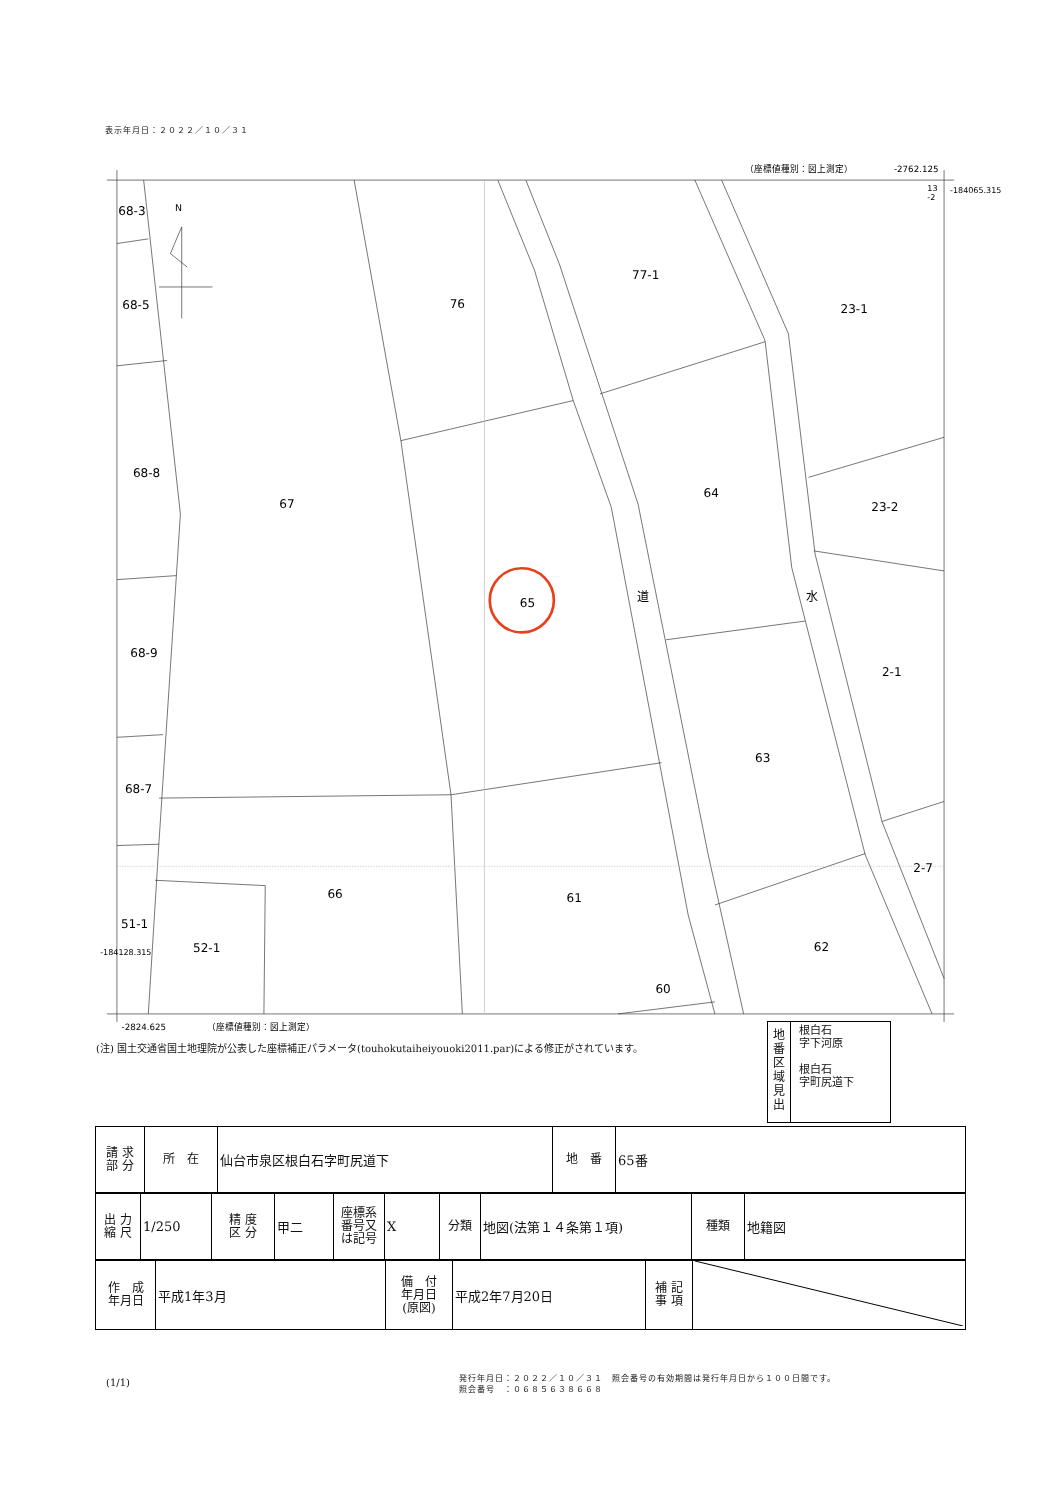表示年月日：２０２２／１０／３１
（座標値種別：図上測定）
-2762.125
13
-2
-184065.315
N
68-3
68-5
68-8
68-9
68-7
51-1
52-1
76
77-1
23-1
67
64
23-2
65
道
水
2-1
63
2-7
66
61
62
60
-184128.315
-2824.625
（座標値種別：図上測定）
(注) 国土交通省国土地理院が公表した座標補正パラメータ(touhokutaiheiyouoki2011.par)による修正がされています。
地
番
区
域
見
出
根白石
字下河原
根白石
字町尻道下
| 請 求 部 分 | 所 在 | 仙台市泉区根白石字町尻道下 | 地 番 | 65番 |
| 出 力 縮 尺 | 1/250 | 精 度 区 分 | 甲二 | 座標系 番号又 は記号 | X | 分類 | 地図(法第１４条第１項) | 種類 | 地籍図 |
| 作 成 年月日 | 平成1年3月 | 備 付 年月日 (原図) | 平成2年7月20日 | 補 記 事 項 | |
(1/1)
発行年月日：２０２２／１０／３１　照会番号の有効期間は発行年月日から１００日間です。
照会番号　：０６８５６３８６６８